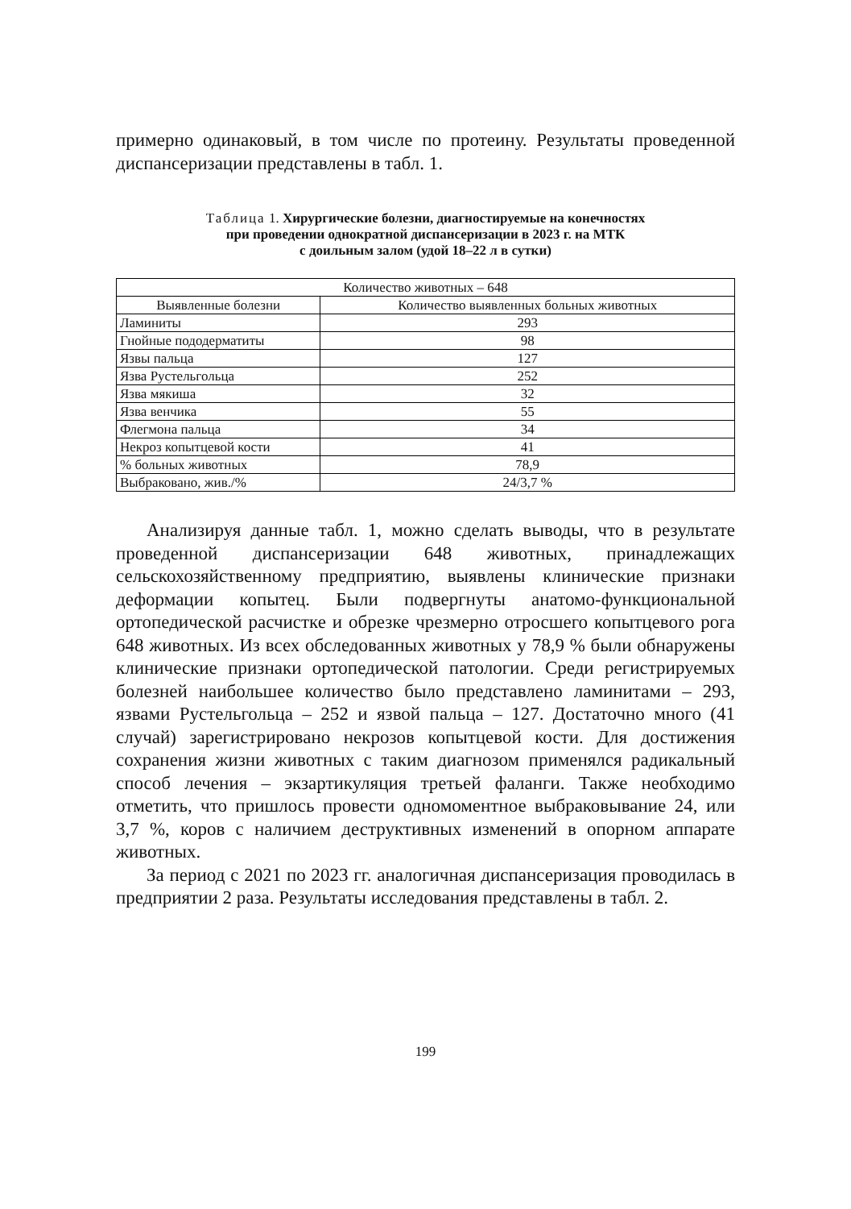примерно одинаковый, в том числе по протеину. Результаты проведенной диспансеризации представлены в табл. 1.
Таблица 1. Хирургические болезни, диагностируемые на конечностях
при проведении однократной диспансеризации в 2023 г. на МТК
с доильным залом (удой 18–22 л в сутки)
| Количество животных – 648 | |
| --- | --- |
| Выявленные болезни | Количество выявленных больных животных |
| Ламиниты | 293 |
| Гнойные пододерматиты | 98 |
| Язвы пальца | 127 |
| Язва Рустельгольца | 252 |
| Язва мякиша | 32 |
| Язва венчика | 55 |
| Флегмона пальца | 34 |
| Некроз копытцевой кости | 41 |
| % больных животных | 78,9 |
| Выбраковано, жив./% | 24/3,7 % |
Анализируя данные табл. 1, можно сделать выводы, что в результате проведенной диспансеризации 648 животных, принадлежащих сельскохозяйственному предприятию, выявлены клинические признаки деформации копытец. Были подвергнуты анатомо-функциональной ортопедической расчистке и обрезке чрезмерно отросшего копытцевого рога 648 животных. Из всех обследованных животных у 78,9 % были обнаружены клинические признаки ортопедической патологии. Среди регистрируемых болезней наибольшее количество было представлено ламинитами – 293, язвами Рустельгольца – 252 и язвой пальца – 127. Достаточно много (41 случай) зарегистрировано некрозов копытцевой кости. Для достижения сохранения жизни животных с таким диагнозом применялся радикальный способ лечения – экзартикуляция третьей фаланги. Также необходимо отметить, что пришлось провести одномоментное выбраковывание 24, или 3,7 %, коров с наличием деструктивных изменений в опорном аппарате животных.
За период с 2021 по 2023 гг. аналогичная диспансеризация проводилась в предприятии 2 раза. Результаты исследования представлены в табл. 2.
199